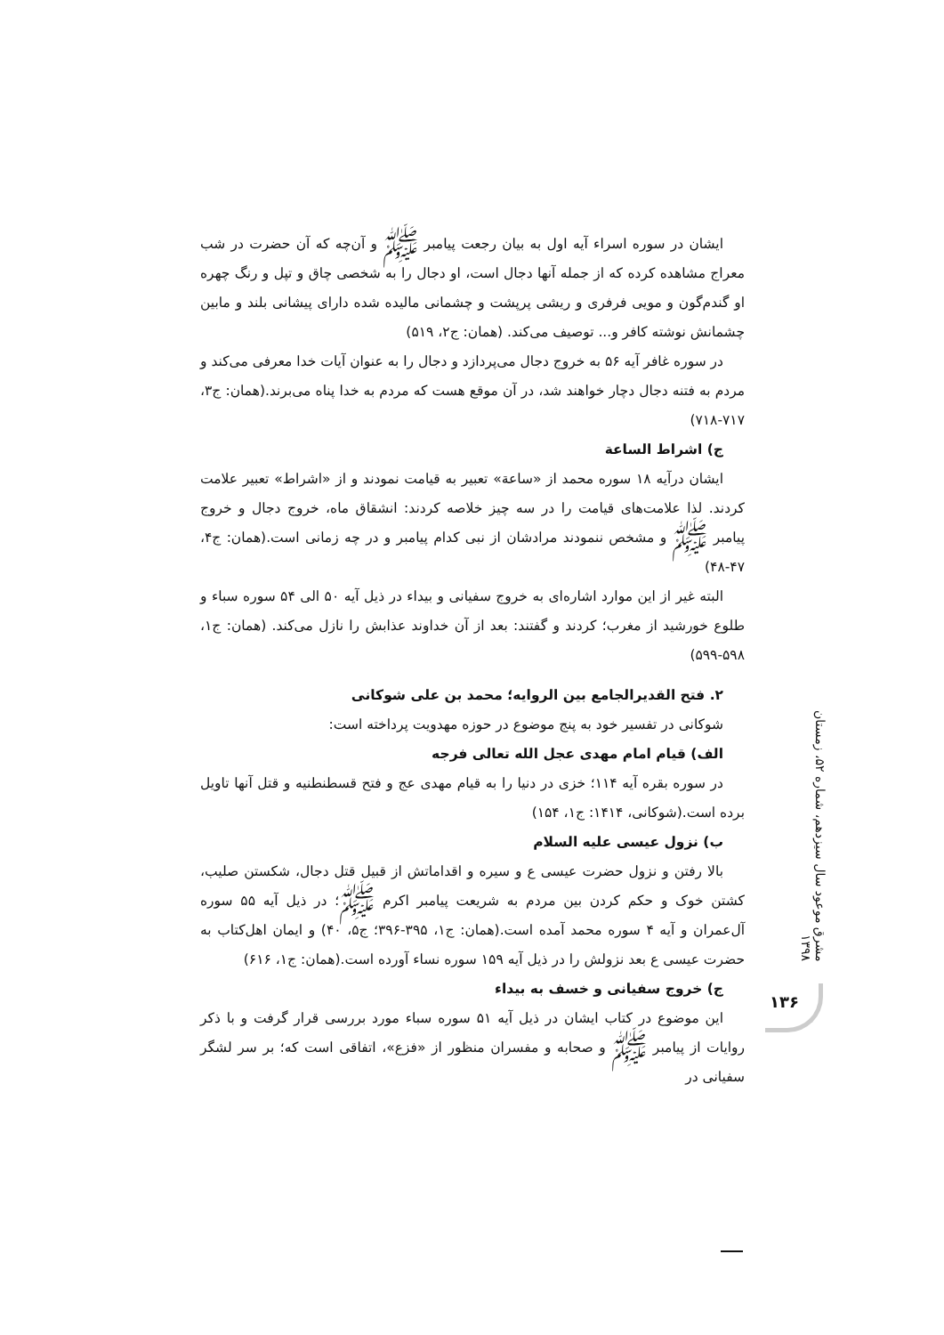ایشان در سوره اسراء آیه اول به بیان رجعت پیامبر ﷺ و آن‌چه که آن حضرت در شب معراج مشاهده کرده که از جمله آنها دجال است، او دجال را به شخصی چاق و تپل و رنگ چهره او گندم‌گون و مویی فرفری و ریشی پرپشت و چشمانی مالیده شده دارای پیشانی بلند و مابین چشمانش نوشته کافر و... توصیف می‌کند. (همان: ج۲، ۵۱۹)
در سوره غافر آیه ۵۶ به خروج دجال می‌پردازد و دجال را به عنوان آیات خدا معرفی می‌کند و مردم به فتنه دجال دچار خواهند شد، در آن موقع هست که مردم به خدا پناه می‌برند.(همان: ج۳، ۷۱۷-۷۱۸)
ج) اشراط الساعة
ایشان درآیه ۱۸ سوره محمد از «ساعة» تعبیر به قیامت نمودند و از «اشراط» تعبیر علامت کردند. لذا علامت‌های قیامت را در سه چیز خلاصه کردند: انشقاق ماه، خروج دجال و خروج پیامبر ﷺ و مشخص ننمودند مرادشان از نبی کدام پیامبر و در چه زمانی است.(همان: ج۴، ۴۷-۴۸)
البته غیر از این موارد اشاره‌ای به خروج سفیانی و بیداء در ذیل آیه ۵۰ الی ۵۴ سوره سباء و طلوع خورشید از مغرب؛ کردند و گفتند: بعد از آن خداوند عذابش را نازل می‌کند. (همان: ج۱، ۵۹۸-۵۹۹)
۲. فتح القدیرالجامع بین الروایه؛ محمد بن علی شوکانی
شوکانی در تفسیر خود به پنج موضوع در حوزه مهدویت پرداخته است:
الف) قیام امام مهدی عجل الله تعالی فرجه
در سوره بقره آیه ۱۱۴؛ خزی در دنیا را به قیام مهدی عج و فتح قسطنطنیه و قتل آنها تاویل برده است.(شوکانی، ۱۴۱۴: ج۱، ۱۵۴)
ب) نزول عیسی علیه السلام
بالا رفتن و نزول حضرت عیسی ع و سیره و اقداماتش از قبیل قتل دجال، شکستن صلیب، کشتن خوک و حکم کردن بین مردم به شریعت پیامبر اکرم ﷺ؛ در ذیل آیه ۵۵ سوره آل‌عمران و آیه ۴ سوره محمد آمده است.(همان: ج۱، ۳۹۵-۳۹۶؛ ج۵، ۴۰) و ایمان اهل‌کتاب به حضرت عیسی ع بعد نزولش را در ذیل آیه ۱۵۹ سوره نساء آورده است.(همان: ج۱، ۶۱۶)
ج) خروج سفیانی و خسف به بیداء
این موضوع در کتاب ایشان در ذیل آیه ۵۱ سوره سباء مورد بررسی قرار گرفت و با ذکر روایات از پیامبر ﷺ و صحابه و مفسران منظور از «فزع»، اتفاقی است که؛ بر سر لشگر سفیانی در
مشرق موعود سال سیزدهم، شماره ۵۲، زمستان ۱۳۹۸
۱۳۶